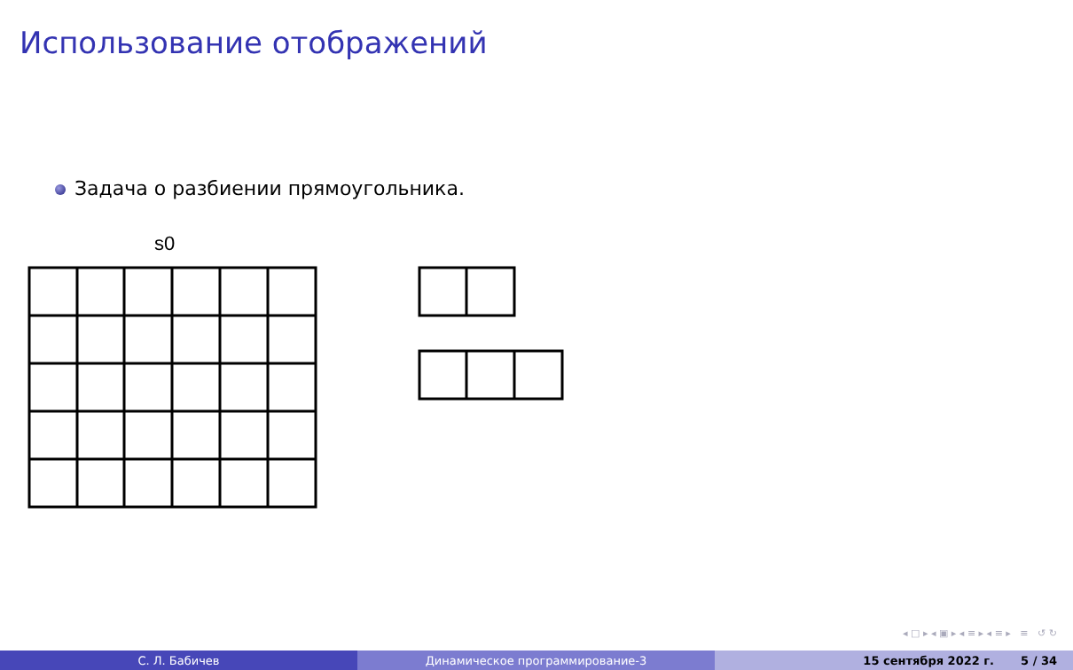Использование отображений
Задача о разбиении прямоугольника.
s0
◂ □ ▸ ◂ ▣ ▸ ◂ ≡ ▸ ◂ ≡ ▸ ≡ ↺ ↻
С. Л. Бабичев Динамическое программирование-3 15 сентября 2022 г. 5 / 34